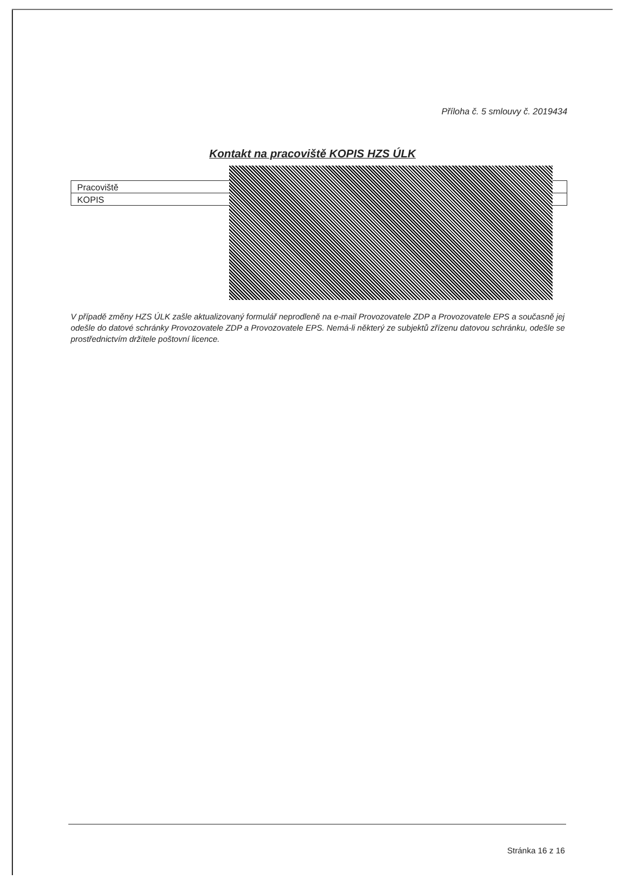Příloha č. 5 smlouvy č. 2019434
Kontakt na pracoviště KOPIS HZS ÚLK
| Pracoviště |
| KOPIS |
V případě změny HZS ÚLK zašle aktualizovaný formulář neprodleně na e-mail Provozovatele ZDP a Provozovatele EPS a současně jej odešle do datové schránky Provozovatele ZDP a Provozovatele EPS. Nemá-li některý ze subjektů zřízenu datovou schránku, odešle se prostřednictvím držitele poštovní licence.
Stránka 16 z 16